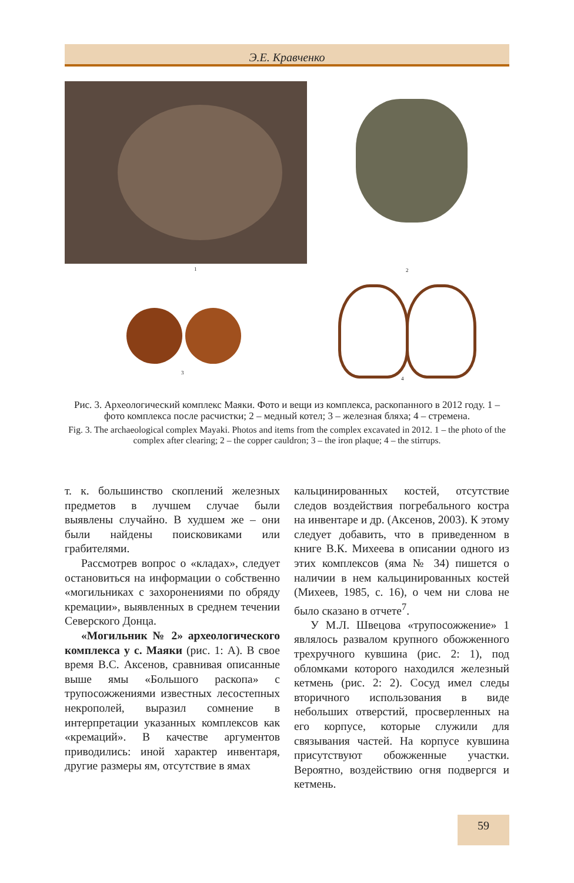Э.Е. Кравченко
1 2
3
4
Рис. 3. Археологический комплекс Маяки. Фото и вещи из комплекса, раскопанного в 2012 году. 1 – фото комплекса после расчистки; 2 – медный котел; 3 – железная бляха; 4 – стремена.
Fig. 3. The archaeological complex Mayaki. Photos and items from the complex excavated in 2012. 1 – the photo of the complex after clearing; 2 – the copper cauldron; 3 – the iron plaque; 4 – the stirrups.
т. к. большинство скоплений железных предметов в лучшем случае были выявлены случайно. В худшем же – они были найдены поисковиками или грабителями.
Рассмотрев вопрос о «кладах», следует остановиться на информации о собственно «могильниках с захоронениями по обряду кремации», выявленных в среднем течении Северского Донца.
«Могильник № 2» археологического комплекса у с. Маяки (рис. 1: А). В свое время В.С. Аксенов, сравнивая описанные выше ямы «Большого раскопа» с трупосожжениями известных лесостепных некрополей, выразил сомнение в интерпретации указанных комплексов как «кремаций». В качестве аргументов приводились: иной характер инвентаря, другие размеры ям, отсутствие в ямах
кальцинированных костей, отсутствие следов воздействия погребального костра на инвентаре и др. (Аксенов, 2003). К этому следует добавить, что в приведенном в книге В.К. Михеева в описании одного из этих комплексов (яма № 34) пишется о наличии в нем кальцинированных костей (Михеев, 1985, с. 16), о чем ни слова не было сказано в отчете<sup>7</sup>.
У М.Л. Швецова «трупосожжение» 1 являлось развалом крупного обожженного трехручного кувшина (рис. 2: 1), под обломками которого находился железный кетмень (рис. 2: 2). Сосуд имел следы вторичного использования в виде небольших отверстий, просверленных на его корпусе, которые служили для связывания частей. На корпусе кувшина присутствуют обожженные участки. Вероятно, воздействию огня подвергся и кетмень.
59